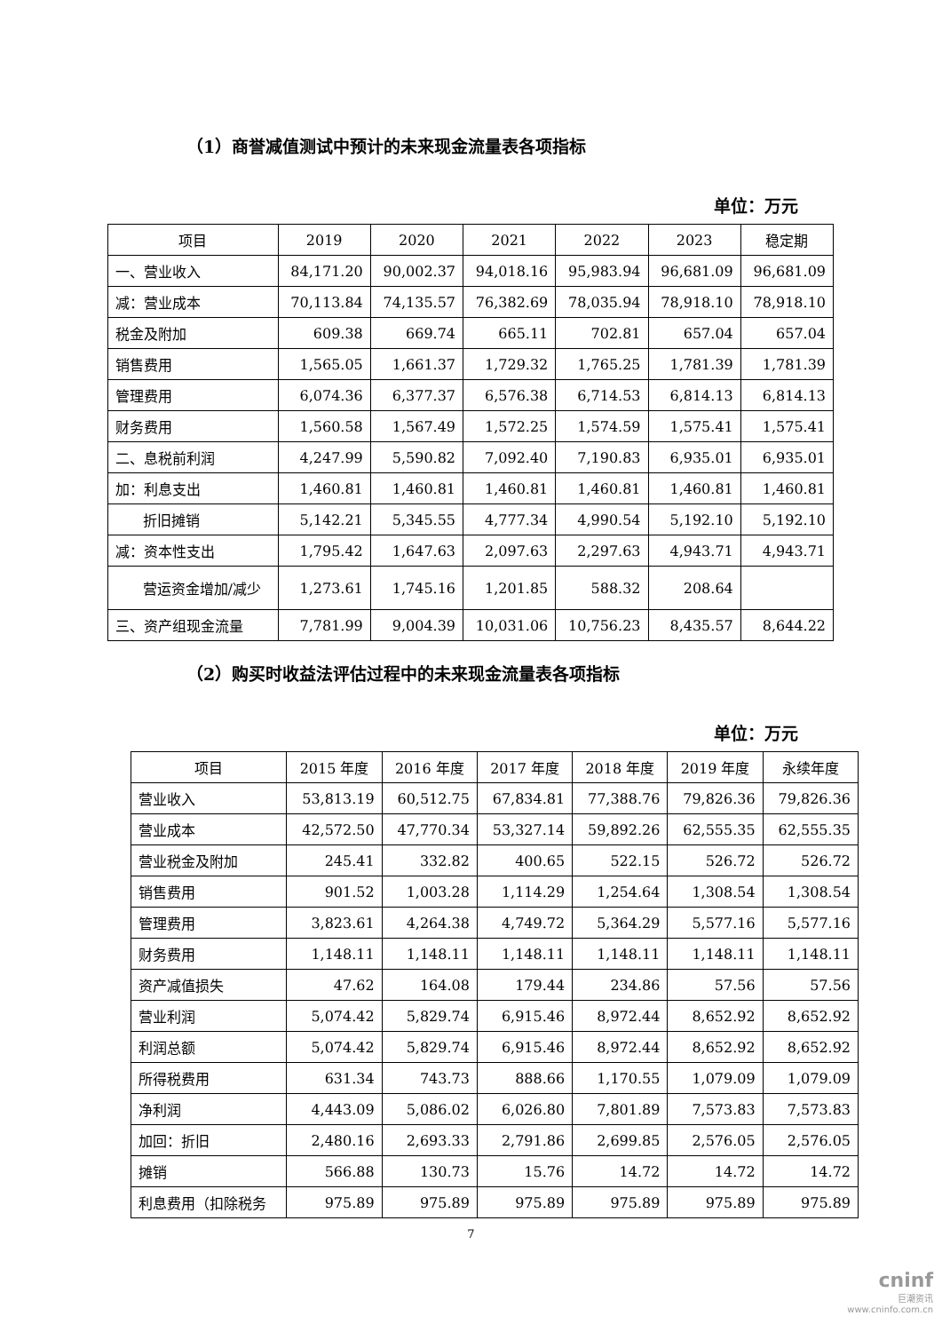（1）商誉减值测试中预计的未来现金流量表各项指标
单位：万元
| 项目 | 2019 | 2020 | 2021 | 2022 | 2023 | 稳定期 |
| --- | --- | --- | --- | --- | --- | --- |
| 一、营业收入 | 84,171.20 | 90,002.37 | 94,018.16 | 95,983.94 | 96,681.09 | 96,681.09 |
| 减：营业成本 | 70,113.84 | 74,135.57 | 76,382.69 | 78,035.94 | 78,918.10 | 78,918.10 |
| 税金及附加 | 609.38 | 669.74 | 665.11 | 702.81 | 657.04 | 657.04 |
| 销售费用 | 1,565.05 | 1,661.37 | 1,729.32 | 1,765.25 | 1,781.39 | 1,781.39 |
| 管理费用 | 6,074.36 | 6,377.37 | 6,576.38 | 6,714.53 | 6,814.13 | 6,814.13 |
| 财务费用 | 1,560.58 | 1,567.49 | 1,572.25 | 1,574.59 | 1,575.41 | 1,575.41 |
| 二、息税前利润 | 4,247.99 | 5,590.82 | 7,092.40 | 7,190.83 | 6,935.01 | 6,935.01 |
| 加：利息支出 | 1,460.81 | 1,460.81 | 1,460.81 | 1,460.81 | 1,460.81 | 1,460.81 |
| 折旧摊销 | 5,142.21 | 5,345.55 | 4,777.34 | 4,990.54 | 5,192.10 | 5,192.10 |
| 减：资本性支出 | 1,795.42 | 1,647.63 | 2,097.63 | 2,297.63 | 4,943.71 | 4,943.71 |
| 营运资金增加/减少 | 1,273.61 | 1,745.16 | 1,201.85 | 588.32 | 208.64 | |
| 三、资产组现金流量 | 7,781.99 | 9,004.39 | 10,031.06 | 10,756.23 | 8,435.57 | 8,644.22 |
（2）购买时收益法评估过程中的未来现金流量表各项指标
单位：万元
| 项目 | 2015 年度 | 2016 年度 | 2017 年度 | 2018 年度 | 2019 年度 | 永续年度 |
| --- | --- | --- | --- | --- | --- | --- |
| 营业收入 | 53,813.19 | 60,512.75 | 67,834.81 | 77,388.76 | 79,826.36 | 79,826.36 |
| 营业成本 | 42,572.50 | 47,770.34 | 53,327.14 | 59,892.26 | 62,555.35 | 62,555.35 |
| 营业税金及附加 | 245.41 | 332.82 | 400.65 | 522.15 | 526.72 | 526.72 |
| 销售费用 | 901.52 | 1,003.28 | 1,114.29 | 1,254.64 | 1,308.54 | 1,308.54 |
| 管理费用 | 3,823.61 | 4,264.38 | 4,749.72 | 5,364.29 | 5,577.16 | 5,577.16 |
| 财务费用 | 1,148.11 | 1,148.11 | 1,148.11 | 1,148.11 | 1,148.11 | 1,148.11 |
| 资产减值损失 | 47.62 | 164.08 | 179.44 | 234.86 | 57.56 | 57.56 |
| 营业利润 | 5,074.42 | 5,829.74 | 6,915.46 | 8,972.44 | 8,652.92 | 8,652.92 |
| 利润总额 | 5,074.42 | 5,829.74 | 6,915.46 | 8,972.44 | 8,652.92 | 8,652.92 |
| 所得税费用 | 631.34 | 743.73 | 888.66 | 1,170.55 | 1,079.09 | 1,079.09 |
| 净利润 | 4,443.09 | 5,086.02 | 6,026.80 | 7,801.89 | 7,573.83 | 7,573.83 |
| 加回：折旧 | 2,480.16 | 2,693.33 | 2,791.86 | 2,699.85 | 2,576.05 | 2,576.05 |
| 摊销 | 566.88 | 130.73 | 15.76 | 14.72 | 14.72 | 14.72 |
| 利息费用（扣除税务 | 975.89 | 975.89 | 975.89 | 975.89 | 975.89 | 975.89 |
7
cninf
巨潮资讯
www.cninfo.com.cn